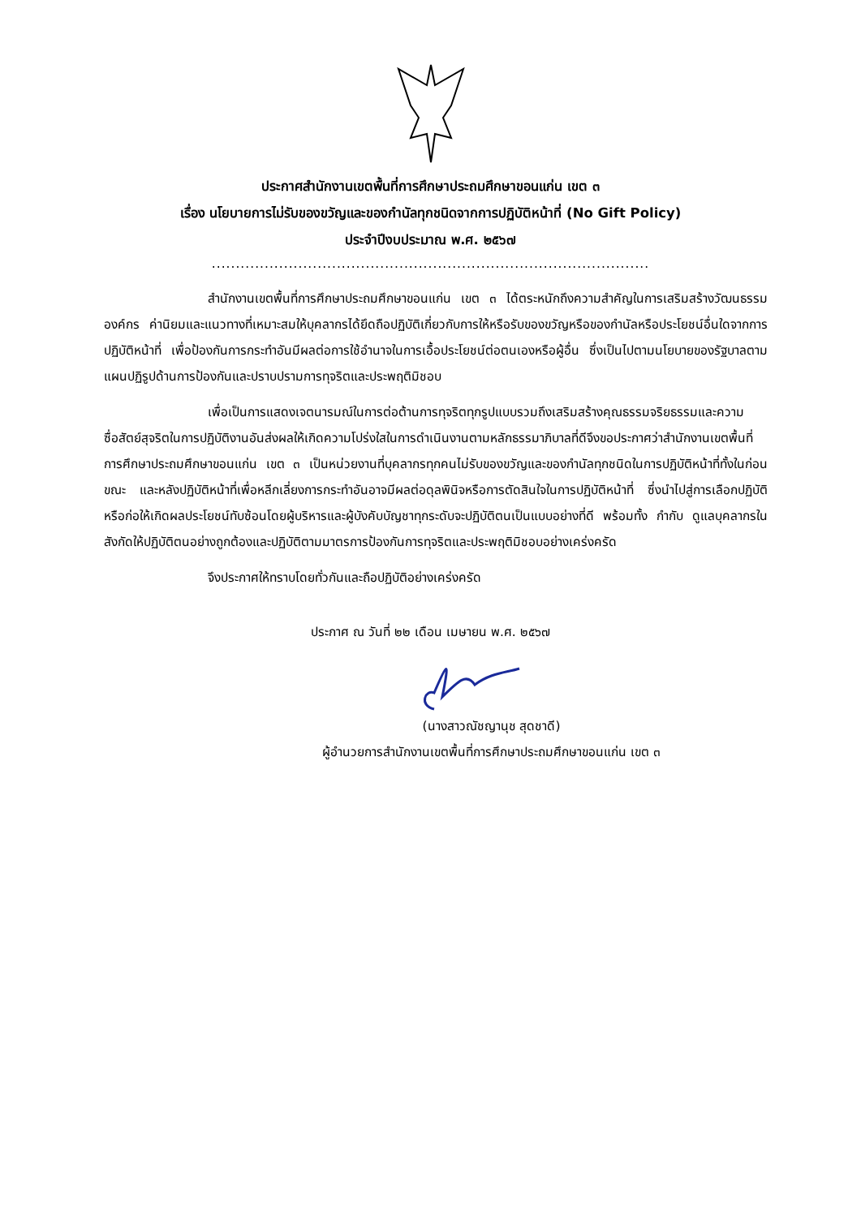ประกาศสำนักงานเขตพื้นที่การศึกษาประถมศึกษาขอนแก่น เขต ๓
เรื่อง นโยบายการไม่รับของขวัญและของกำนัลทุกชนิดจากการปฏิบัติหน้าที่ (No Gift Policy)
ประจำปีงบประมาณ พ.ศ. ๒๕๖๗
...........................................................................................
สำนักงานเขตพื้นที่การศึกษาประถมศึกษาขอนแก่น เขต ๓ ได้ตระหนักถึงความสำคัญในการเสริมสร้างวัฒนธรรมองค์กร ค่านิยมและแนวทางที่เหมาะสมให้บุคลากรได้ยึดถือปฏิบัติเกี่ยวกับการให้หรือรับของขวัญหรือของกำนัลหรือประโยชน์อื่นใดจากการปฏิบัติหน้าที่ เพื่อป้องกันการกระทำอันมีผลต่อการใช้อำนาจในการเอื้อประโยชน์ต่อตนเองหรือผู้อื่น ซึ่งเป็นไปตามนโยบายของรัฐบาลตามแผนปฏิรูปด้านการป้องกันและปราบปรามการทุจริตและประพฤติมิชอบ
เพื่อเป็นการแสดงเจตนารมณ์ในการต่อต้านการทุจริตทุกรูปแบบรวมถึงเสริมสร้างคุณธรรมจริยธรรมและความซื่อสัตย์สุจริตในการปฏิบัติงานอันส่งผลให้เกิดความโปร่งใสในการดำเนินงานตามหลักธรรมาภิบาลที่ดีจึงขอประกาศว่าสำนักงานเขตพื้นที่การศึกษาประถมศึกษาขอนแก่น เขต ๓ เป็นหน่วยงานที่บุคลากรทุกคนไม่รับของขวัญและของกำนัลทุกชนิดในการปฏิบัติหน้าที่ทั้งในก่อน ขณะ และหลังปฏิบัติหน้าที่เพื่อหลีกเลี่ยงการกระทำอันอาจมีผลต่อดุลพินิจหรือการตัดสินใจในการปฏิบัติหน้าที่ ซึ่งนำไปสู่การเลือกปฏิบัติหรือก่อให้เกิดผลประโยชน์ทับซ้อนโดยผู้บริหารและผู้บังคับบัญชาทุกระดับจะปฏิบัติตนเป็นแบบอย่างที่ดี พร้อมทั้ง กำกับ ดูแลบุคลากรในสังกัดให้ปฏิบัติตนอย่างถูกต้องและปฏิบัติตามมาตรการป้องกันการทุจริตและประพฤติมิชอบอย่างเคร่งครัด
จึงประกาศให้ทราบโดยทั่วกันและถือปฏิบัติอย่างเคร่งครัด
ประกาศ ณ วันที่ ๒๒ เดือน เมษายน พ.ศ. ๒๕๖๗
(นางสาวณัชญานุช สุดชาดี)
ผู้อำนวยการสำนักงานเขตพื้นที่การศึกษาประถมศึกษาขอนแก่น เขต ๓